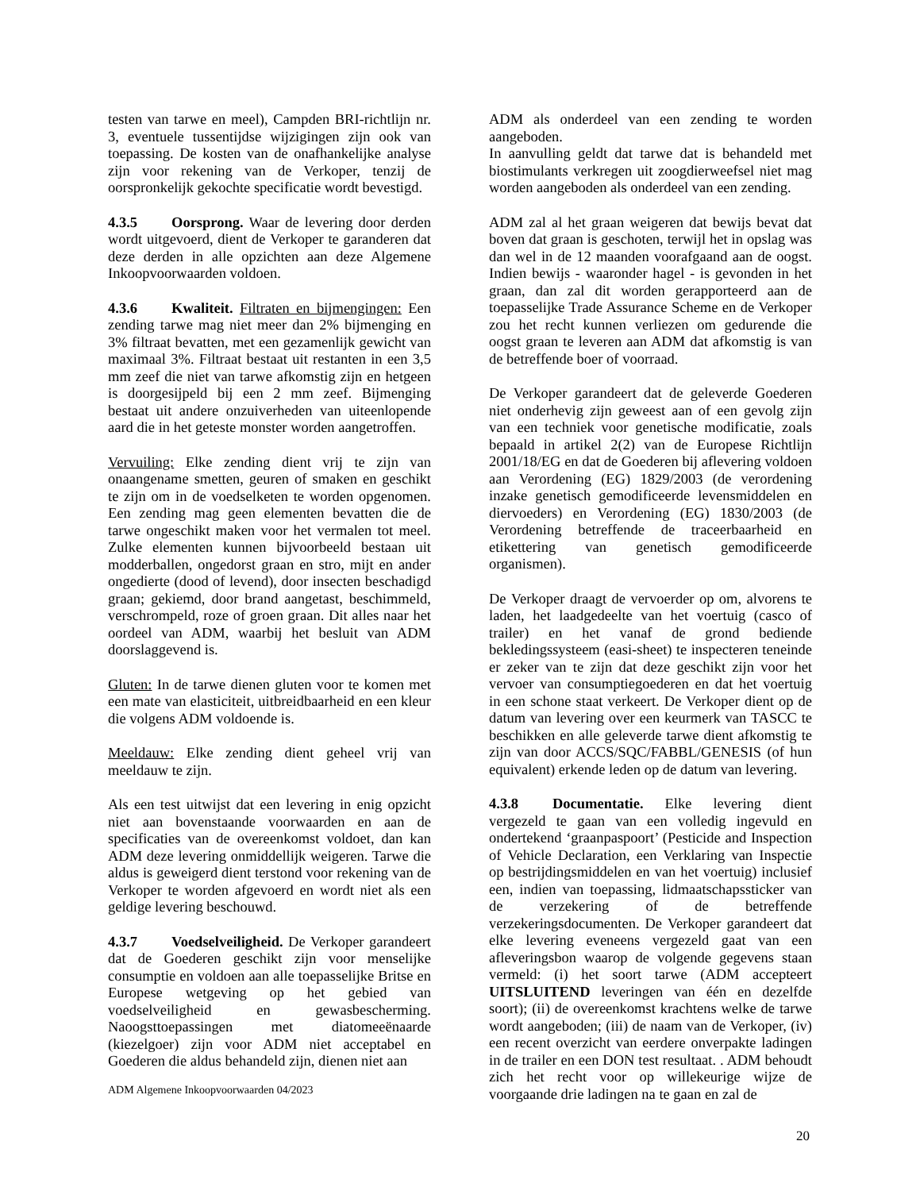testen van tarwe en meel), Campden BRI-richtlijn nr. 3, eventuele tussentijdse wijzigingen zijn ook van toepassing. De kosten van de onafhankelijke analyse zijn voor rekening van de Verkoper, tenzij de oorspronkelijk gekochte specificatie wordt bevestigd.
4.3.5 Oorsprong. Waar de levering door derden wordt uitgevoerd, dient de Verkoper te garanderen dat deze derden in alle opzichten aan deze Algemene Inkoopvoorwaarden voldoen.
4.3.6 Kwaliteit. Filtraten en bijmengingen: Een zending tarwe mag niet meer dan 2% bijmenging en 3% filtraat bevatten, met een gezamenlijk gewicht van maximaal 3%. Filtraat bestaat uit restanten in een 3,5 mm zeef die niet van tarwe afkomstig zijn en hetgeen is doorgesijpeld bij een 2 mm zeef. Bijmenging bestaat uit andere onzuiverheden van uiteenlopende aard die in het geteste monster worden aangetroffen.
Vervuiling: Elke zending dient vrij te zijn van onaangename smetten, geuren of smaken en geschikt te zijn om in de voedselketen te worden opgenomen. Een zending mag geen elementen bevatten die de tarwe ongeschikt maken voor het vermalen tot meel. Zulke elementen kunnen bijvoorbeeld bestaan uit modderballen, ongedorst graan en stro, mijt en ander ongedierte (dood of levend), door insecten beschadigd graan; gekiemd, door brand aangetast, beschimmeld, verschrompeld, roze of groen graan. Dit alles naar het oordeel van ADM, waarbij het besluit van ADM doorslaggevend is.
Gluten: In de tarwe dienen gluten voor te komen met een mate van elasticiteit, uitbreidbaarheid en een kleur die volgens ADM voldoende is.
Meeldauw: Elke zending dient geheel vrij van meeldauw te zijn.
Als een test uitwijst dat een levering in enig opzicht niet aan bovenstaande voorwaarden en aan de specificaties van de overeenkomst voldoet, dan kan ADM deze levering onmiddellijk weigeren. Tarwe die aldus is geweigerd dient terstond voor rekening van de Verkoper te worden afgevoerd en wordt niet als een geldige levering beschouwd.
4.3.7 Voedselveiligheid. De Verkoper garandeert dat de Goederen geschikt zijn voor menselijke consumptie en voldoen aan alle toepasselijke Britse en Europese wetgeving op het gebied van voedselveiligheid en gewasbescherming. Naoogsttoepassingen met diatomeeënaarde (kiezelgoer) zijn voor ADM niet acceptabel en Goederen die aldus behandeld zijn, dienen niet aan
ADM als onderdeel van een zending te worden aangeboden.
In aanvulling geldt dat tarwe dat is behandeld met biostimulants verkregen uit zoogdierweefsel niet mag worden aangeboden als onderdeel van een zending.
ADM zal al het graan weigeren dat bewijs bevat dat boven dat graan is geschoten, terwijl het in opslag was dan wel in de 12 maanden voorafgaand aan de oogst. Indien bewijs - waaronder hagel - is gevonden in het graan, dan zal dit worden gerapporteerd aan de toepasselijke Trade Assurance Scheme en de Verkoper zou het recht kunnen verliezen om gedurende die oogst graan te leveren aan ADM dat afkomstig is van de betreffende boer of voorraad.
De Verkoper garandeert dat de geleverde Goederen niet onderhevig zijn geweest aan of een gevolg zijn van een techniek voor genetische modificatie, zoals bepaald in artikel 2(2) van de Europese Richtlijn 2001/18/EG en dat de Goederen bij aflevering voldoen aan Verordening (EG) 1829/2003 (de verordening inzake genetisch gemodificeerde levensmiddelen en diervoeders) en Verordening (EG) 1830/2003 (de Verordening betreffende de traceerbaarheid en etikettering van genetisch gemodificeerde organismen).
De Verkoper draagt de vervoerder op om, alvorens te laden, het laadgedeelte van het voertuig (casco of trailer) en het vanaf de grond bediende bekledingssysteem (easi-sheet) te inspecteren teneinde er zeker van te zijn dat deze geschikt zijn voor het vervoer van consumptiegoederen en dat het voertuig in een schone staat verkeert. De Verkoper dient op de datum van levering over een keurmerk van TASCC te beschikken en alle geleverde tarwe dient afkomstig te zijn van door ACCS/SQC/FABBL/GENESIS (of hun equivalent) erkende leden op de datum van levering.
4.3.8 Documentatie. Elke levering dient vergezeld te gaan van een volledig ingevuld en ondertekend ‘graanpaspoort’ (Pesticide and Inspection of Vehicle Declaration, een Verklaring van Inspectie op bestrijdingsmiddelen en van het voertuig) inclusief een, indien van toepassing, lidmaatschapssticker van de verzekering of de betreffende verzekeringsdocumenten. De Verkoper garandeert dat elke levering eveneens vergezeld gaat van een afleveringsbon waarop de volgende gegevens staan vermeld: (i) het soort tarwe (ADM accepteert UITSLUITEND leveringen van één en dezelfde soort); (ii) de overeenkomst krachtens welke de tarwe wordt aangeboden; (iii) de naam van de Verkoper, (iv) een recent overzicht van eerdere onverpakte ladingen in de trailer en een DON test resultaat. . ADM behoudt zich het recht voor op willekeurige wijze de voorgaande drie ladingen na te gaan en zal de
ADM Algemene Inkoopvoorwaarden 04/2023
20